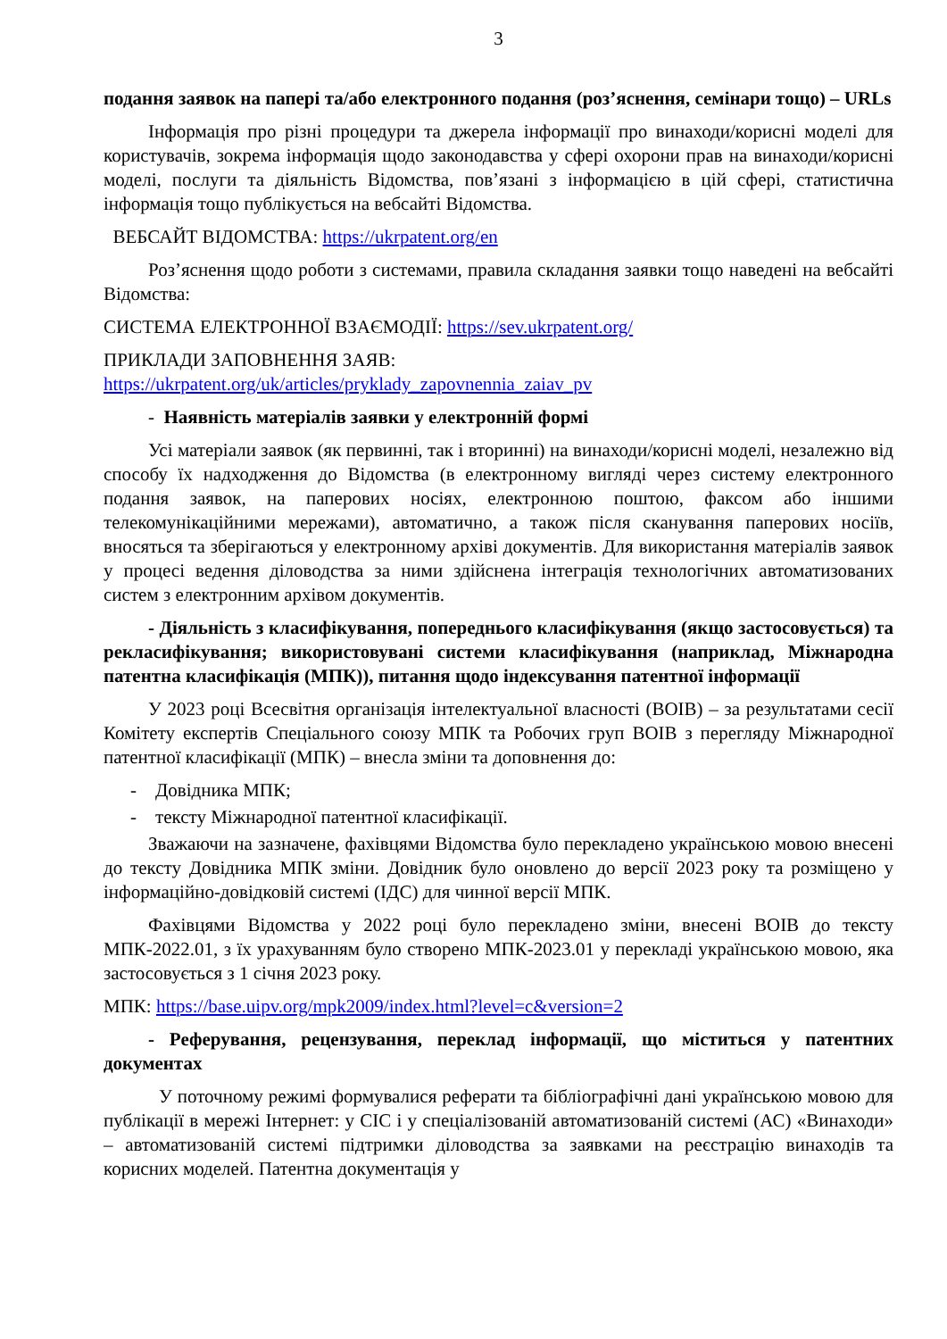3
подання заявок на папері та/або електронного подання (роз’яснення, семінари тощо) – URLs
Інформація про різні процедури та джерела інформації про винаходи/корисні моделі для користувачів, зокрема інформація щодо законодавства у сфері охорони прав на винаходи/корисні моделі, послуги та діяльність Відомства, пов’язані з інформацією в цій сфері, статистична інформація тощо публікується на вебсайті Відомства.
ВЕБСАЙТ ВІДОМСТВА: https://ukrpatent.org/en
Роз’яснення щодо роботи з системами, правила складання заявки тощо наведені на вебсайті Відомства:
СИСТЕМА ЕЛЕКТРОННОЇ ВЗАЄМОДІЇ: https://sev.ukrpatent.org/
ПРИКЛАДИ ЗАПОВНЕННЯ ЗАЯВ:
https://ukrpatent.org/uk/articles/pryklady_zapovnennia_zaiav_pv
- Наявність матеріалів заявки у електронній формі
Усі матеріали заявок (як первинні, так і вторинні) на винаходи/корисні моделі, незалежно від способу їх надходження до Відомства (в електронному вигляді через систему електронного подання заявок, на паперових носіях, електронною поштою, факсом або іншими телекомунікаційними мережами), автоматично, а також після сканування паперових носіїв, вносяться та зберігаються у електронному архіві документів. Для використання матеріалів заявок у процесі ведення діловодства за ними здійснена інтеграція технологічних автоматизованих систем з електронним архівом документів.
- Діяльність з класифікування, попереднього класифікування (якщо застосовується) та рекласифікування; використовувані системи класифікування (наприклад, Міжнародна патентна класифікація (МПК)), питання щодо індексування патентної інформації
У 2023 році Всесвітня організація інтелектуальної власності (ВОІВ) – за результатами сесії Комітету експертів Спеціального союзу МПК та Робочих груп ВОІВ з перегляду Міжнародної патентної класифікації (МПК) – внесла зміни та доповнення до:
- Довідника МПК;
- тексту Міжнародної патентної класифікації.
Зважаючи на зазначене, фахівцями Відомства було перекладено українською мовою внесені до тексту Довідника МПК зміни. Довідник було оновлено до версії 2023 року та розміщено у інформаційно-довідковій системі (ІДС) для чинної версії МПК.
Фахівцями Відомства у 2022 році було перекладено зміни, внесені ВОІВ до тексту МПК-2022.01, з їх урахуванням було створено МПК-2023.01 у перекладі українською мовою, яка застосовується з 1 січня 2023 року.
МПК: https://base.uipv.org/mpk2009/index.html?level=c&version=2
- Реферування, рецензування, переклад інформації, що міститься у патентних документах
У поточному режимі формувалися реферати та бібліографічні дані українською мовою для публікації в мережі Інтернет: у СІС і у спеціалізованій автоматизованій системі (АС) «Винаходи» – автоматизованій системі підтримки діловодства за заявками на реєстрацію винаходів та корисних моделей. Патентна документація у